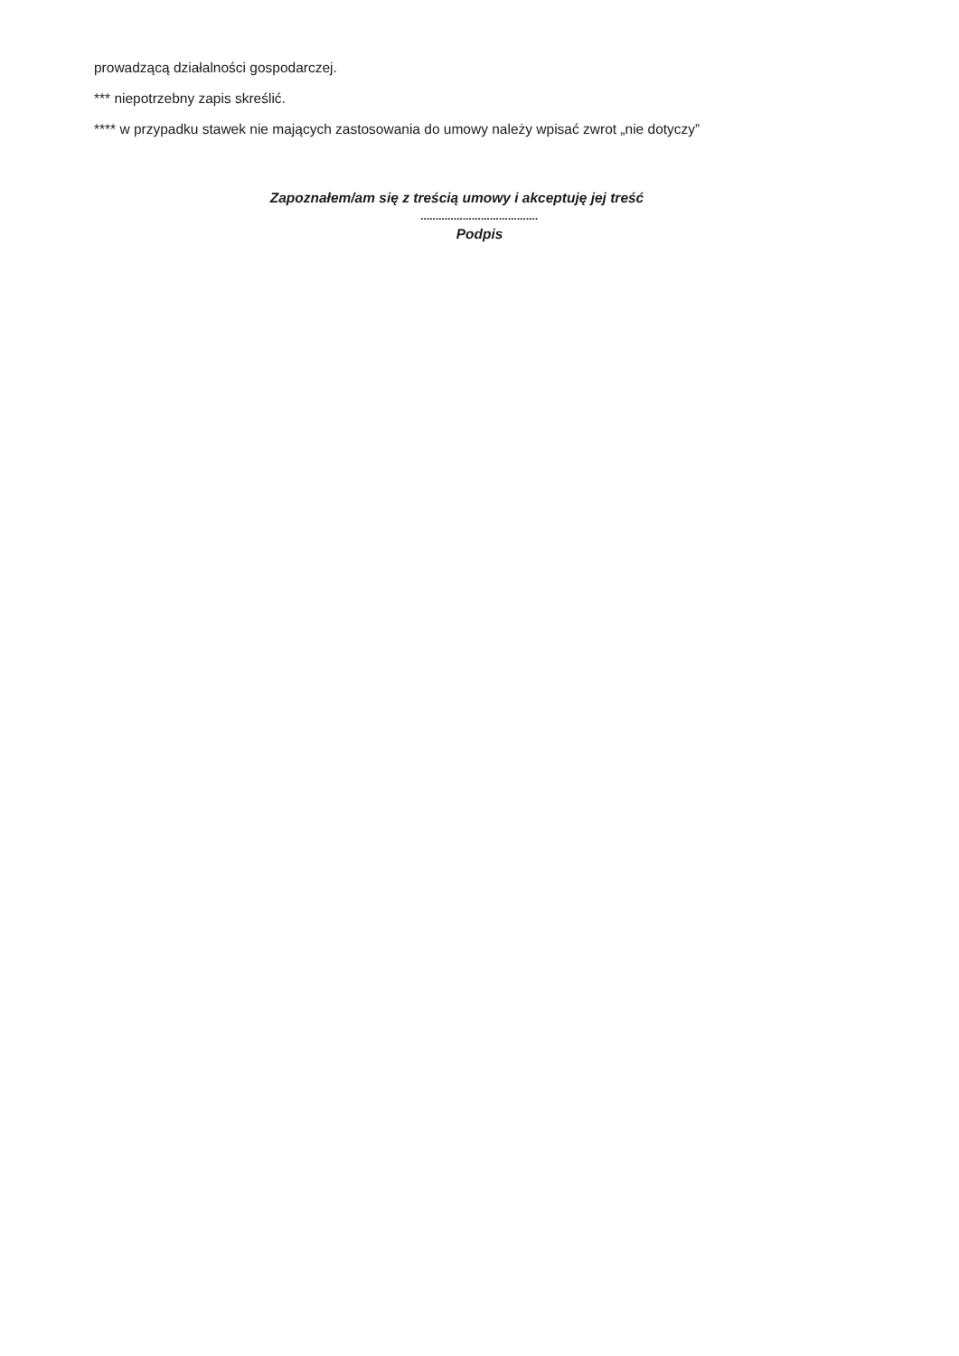prowadzącą działalności gospodarczej.
*** niepotrzebny zapis skreślić.
**** w przypadku stawek nie mających zastosowania do umowy należy wpisać zwrot „nie dotyczy”
Zapoznałem/am się z treścią umowy i akceptuję jej treść
.......................................
Podpis